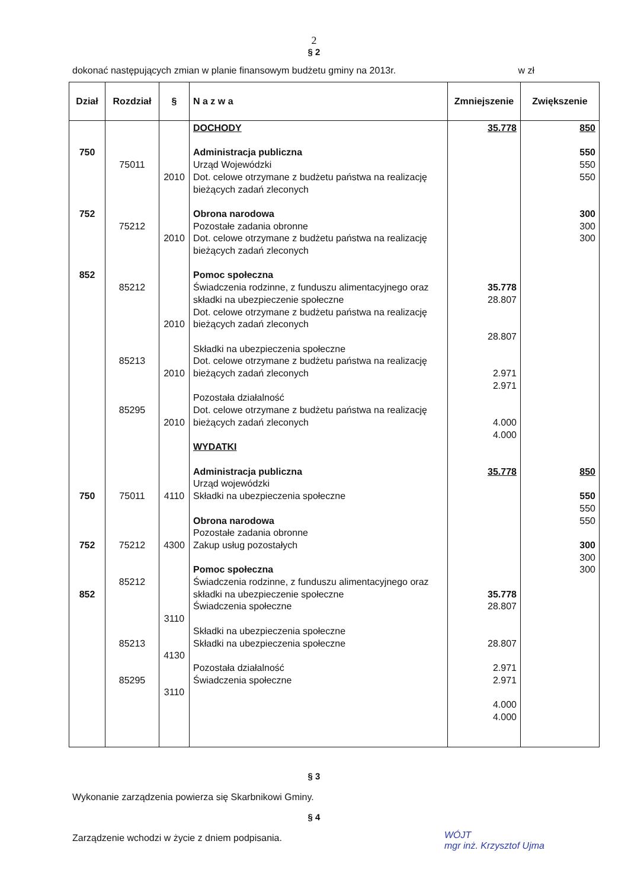2
§ 2
dokonać następujących zmian w planie finansowym budżetu gminy na 2013r. w zł
| Dział | Rozdział | § | N a z w a | Zmniejszenie | Zwiększenie |
| --- | --- | --- | --- | --- | --- |
| 750 752 852 750 752 852 | 75011 75212 85212 85213 85295 75011 75212 85212 85213 85295 | 2010 2010 2010 2010 2010 4110 4300 3110 4130 3110 | DOCHODY Administracja publiczna Urząd Wojewódzki Dot. celowe otrzymane z budżetu państwa na realizację bieżących zadań zleconych Obrona narodowa Pozostałe zadania obronne Dot. celowe otrzymane z budżetu państwa na realizację bieżących zadań zleconych Pomoc społeczna Świadczenia rodzinne, z funduszu alimentacyjnego oraz składki na ubezpieczenie społeczne Dot. celowe otrzymane z budżetu państwa na realizację bieżących zadań zleconych Składki na ubezpieczenia społeczne Dot. celowe otrzymane z budżetu państwa na realizację bieżących zadań zleconych Pozostała działalność Dot. celowe otrzymane z budżetu państwa na realizację bieżących zadań zleconych WYDATKI Administracja publiczna Urząd wojewódzki Składki na ubezpieczenia społeczne Obrona narodowa Pozostałe zadania obronne Zakup usług pozostałych Pomoc społeczna Świadczenia rodzinne, z funduszu alimentacyjnego oraz składki na ubezpieczenie społeczne Świadczenia społeczne Składki na ubezpieczenia społeczne Składki na ubezpieczenia społeczne Pozostała działalność Świadczenia społeczne | 35.778 35.778 28.807 28.807 2.971 2.971 4.000 4.000 35.778 35.778 28.807 28.807 2.971 2.971 4.000 4.000 | 850 550 550 550 300 300 300 850 550 550 550 300 300 300 |
§ 3
Wykonanie zarządzenia powierza się Skarbnikowi Gminy.
§ 4
Zarządzenie wchodzi w życie z dniem podpisania.
WÓJT
mgr inż. Krzysztof Ujma